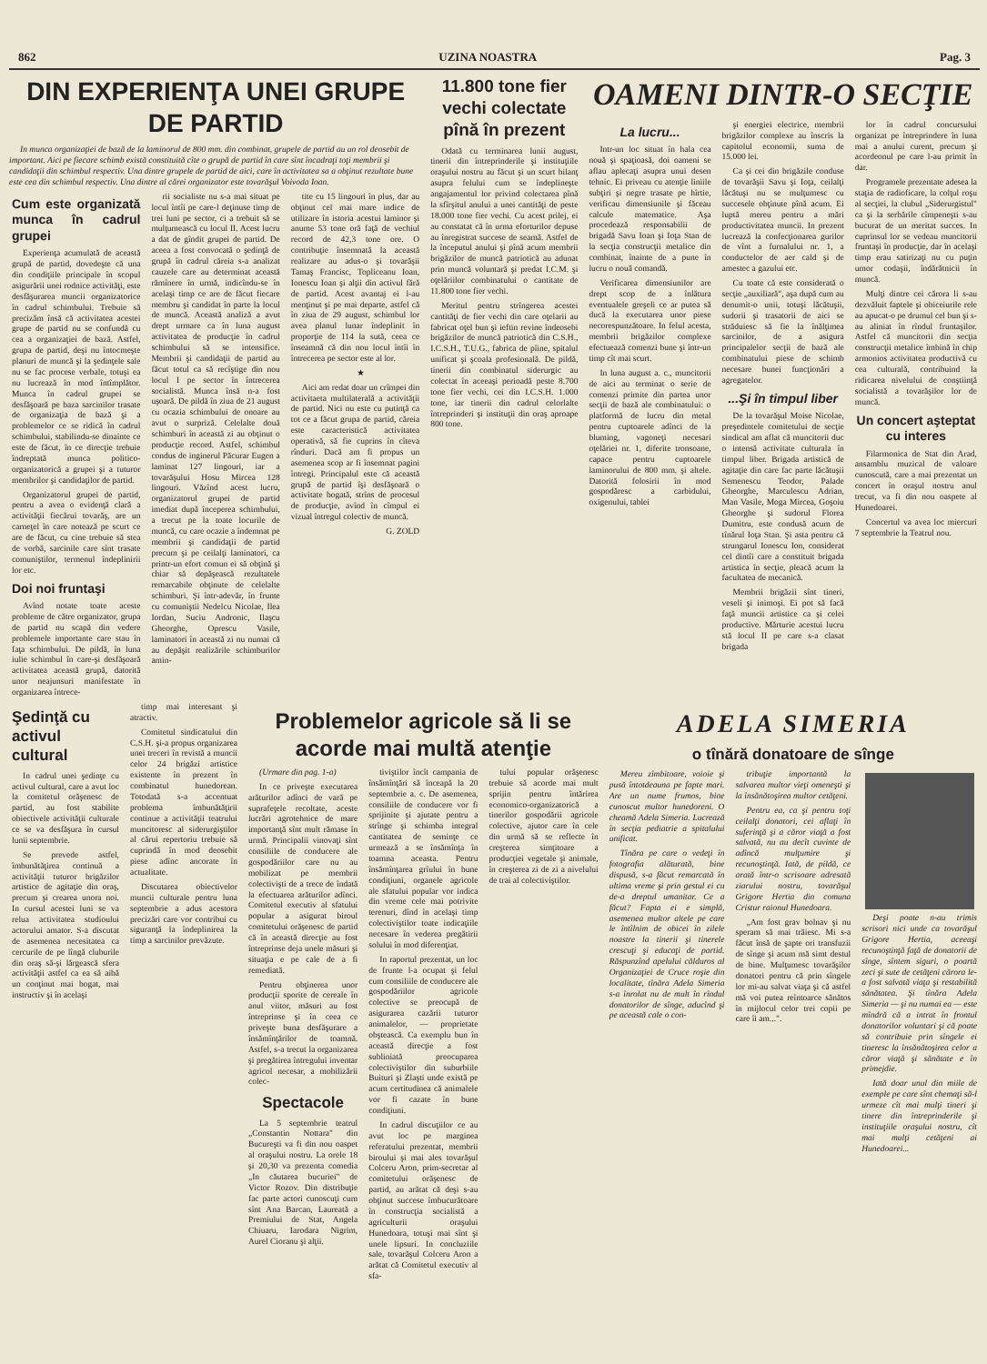862 UZINA NOASTRA Pag. 3
DIN EXPERIENŢA UNEI GRUPE DE PARTID
In munca organizaţiei de bază de la laminorul de 800 mm. din combinat, grupele de partid au un rol deosebit de important. Aici pe fiecare schimb există constituită cîte o grupă de partid în care sînt încadraţi toţi membrii şi candidaţii din schimbul respectiv. Una dintre grupele de partid de aici, care în activitatea sa a obţinut rezultate bune este cea din schimbul respectiv. Una dintre al cărei organizator este tovarăşul Voivoda Ioan.
Cum este organizată munca în cadrul grupei
Experienţa acumulată de această grupă de partid, dovedeşte că una din condiţiile principale în scopul asigurării unei rodnice activităţi, este desfăşurarea muncii organizatorice în cadrul schimbului. Trebuie să precizăm însă că activitatea acestei grupe de partid nu se confundă cu cea a organizaţiei de bază. Astfel, grupa de partid, deşi nu întocmeşte planuri de muncă şi la şedinţele sale nu se fac procese verbale, totuşi ea nu lucrează în mod întîmplător. Munca în cadrul grupei se desfăşoară pe baza sarcinilor trasate de organizaţia de bază şi a problemelor ce se ridică în cadrul schimbului, stabilindu-se dinainte ce este de făcut, în ce direcţie trebuie îndreptată munca politico-organizatorică a grupei şi a tuturor membrilor şi candidaţilor de partid.
Organizatorul grupei de partid, pentru a avea o evidenţă clară a activităţii fiecărui tovarăş, are un carneţel în care notează pe scurt ce are de făcut, cu cine trebuie să stea de vorbă, sarcinile care sînt trasate comuniştilor, termenul îndeplinirii lor etc.
Doi noi fruntaşi
Avînd notate toate aceste probleme de către organizator, grupa de partid nu scapă din vedere problemele importante care stau în faţa schimbului. De pildă, în luna iulie schimbul în care-şi desfăşoară activitatea această grupă, datorită unor neajunsuri manifestate în organizarea întrece-
rii socialiste nu s-a mai situat pe locul întîi pe care-l deţinuse timp de trei luni pe sector, ci a trebuit să se mulţumească cu locul II. Acest lucru a dat de gîndit grupei de partid. De aceea a fost convocată o şedinţă de grupă în cadrul căreia s-a analizat cauzele care au determinat această rămînere în urmă, indicîndu-se în acelaşi timp ce are de făcut fiecare membru şi candidat în parte la locul de muncă. Această analiză a avut drept urmare ca în luna august activitatea de producţie în cadrul schimbului să se intensifice. Membrii şi candidaţii de partid au făcut totul ca să recîştige din nou locul I pe sector în întrecerea socialistă. Munca însă n-a fost uşoară. De pildă în ziua de 21 august cu ocazia schimbului de onoare au avut o surpriză. Celelalte două schimburi în această zi au obţinut o producţie record. Astfel, schimbul condus de inginerul Păcurar Eugen a laminat 127 lingouri, iar a tovarăşului Hosu Mircea 128 lingouri. Văzînd acest lucru, organizatorul grupei de partid imediat după începerea schimbului, a trecut pe la toate locurile de muncă, cu care ocazie a îndemnat pe membrii şi candidaţii de partid precum şi pe ceilalţi laminatori, ca printr-un efort comun ei să obţină şi chiar să depăşească rezultatele remarcabile obţinute de celelalte schimburi. Şi într-adevăr, în frunte cu comuniştii Nedelcu Nicolae, Ilea Iordan, Suciu Andronic, Ilaşcu Gheorghe, Oprescu Vasile, laminatori în această zi nu numai că au depăşit realizările schimburilor amin-
tite cu 15 lingouri în plus, dar au obţinut cel mai mare indice de utilizare în istoria acestui laminor şi anume 53 tone oră faţă de vechiul record de 42,3 tone ore. O contribuţie însemnată la această realizare au adus-o şi tovarăşii Tamaş Francisc, Topliceanu Ioan, Ionescu Ioan şi alţii din activul fără de partid. Acest avantaj ei l-au menţinut şi pe mai departe, astfel că în ziua de 29 august, schimbul lor avea planul lunar îndeplinit în proporţie de 114 la sută, ceea ce înseamnă că din nou locul întîi în întrecerea pe sector este al lor.
★
Aici am redat doar un crîmpei din activitaeta multilaterală a activităţii de partid. Nici nu este cu putinţă ca tot ce a făcut grupa de partid, căreia este caracteristică activitatea operativă, să fie cuprins în cîteva rînduri. Dacă am fi propus un asemenea scop ar fi însemnat pagini întregi. Principalul este că această grupă de partid îşi desfăşoară o activitate bogată, strîns de procesul de producţie, avînd în cîmpul ei vizual întregul colectiv de muncă.
G. ZOLD
11.800 tone fier vechi colectate pînă în prezent
Odată cu terminarea lunii august, tinerii din întreprinderile şi instituţiile oraşului nostru au făcut şi un scurt bilanţ asupra felului cum se îndeplineşte angajamentul lor privind colectarea pînă la sfîrşitul anului a unei cantităţi de peste 18.000 tone fier vechi. Cu acest prilej, ei au constatat că în urma eforturilor depuse au înregistrat succese de seamă. Astfel de la începutul anului şi pînă acum membrii brigăzilor de muncă patriotică au adunat prin muncă voluntară şi predat I.C.M. şi oţelăriilor combinatului o cantitate de 11.800 tone fier vechi.
Meritul pentru strîngerea acestei cantităţi de fier vechi din care oţelarii au fabricat oţel bun şi ieftin revine îndeosebi brigăzilor de muncă patriotică din C.S.H., I.C.S.H., T.U.G., fabrica de pîine, spitalul unificat şi şcoala profesională. De pildă, tinerii din combinatul siderurgic au colectat în aceeaşi perioadă peste 8.700 tone fier vechi, cei din I.C.S.H. 1.000 tone, iar tinerii din cadrul celorlalte întreprinderi şi instituţii din oraş aproape 800 tone.
OAMENI DINTR-O SECŢIE
La lucru...
Intr-un loc situat în hala cea nouă şi spaţioasă, doi oameni se aflau aplecaţi asupra unui desen tehnic. Ei priveau cu atenţie liniile subţiri şi negre trasate pe hîrtie, verificau dimensiunile şi făceau calcule matematice. Aşa procedează responsabilii de brigadă Savu Ioan şi Ioţa Stan de la secţia construcţii metalice din combinat, înainte de a pune în lucru o nouă comandă.
Verificarea dimensiunilor are drept scop de a înlătura eventualele greşeli ce ar putea să ducă la executarea unor piese necorespunzătoare. In felul acesta, membrii brigăzilor complexe efectuează comenzi bune şi într-un timp cît mai scurt.
In luna august a. c., muncitorii de aici au terminat o serie de comenzi primite din partea unor secţii de bază ale combinatului: o platformă de lucru din metal pentru cuptoarele adînci de la bluming, vagoneţi necesari oţelăriei nr. 1, diferite tronsoane, capace pentru cuptoarele laminorului de 800 mm. şi altele. Datorită folosirii în mod gospodăresc a carbidului, oxigenului, tablei
şi energiei electrice, membrii brigăzilor complexe au înscris la capitolul economii, suma de 15.000 lei.
Ca şi cei din brigăzile conduse de tovarăşii Savu şi Ioţa, ceilalţi lăcătuşi nu se mulţumesc cu succesele obţinute pînă acum. Ei luptă mereu pentru a mări productivitatea muncii. In prezent lucrează la confecţionarea gurilor de vînt a furnalului nr. 1, a conductelor de aer cald şi de amestec a gazului etc.
Cu toate că este considerată o secţie „auxiliară", aşa după cum au denumit-o unii, totuşi lăcătuşii, sudorii şi trasatorii de aici se străduiesc să fie la înălţimea sarcinilor, de a asigura principalelor secţii de bază ale combinatului piese de schimb necesare bunei funcţionări a agregatelor.
...Şi în timpul liber
De la tovarăşul Moise Nicolae, preşedintele comitetului de secţie sindical am aflat că muncitorii duc o intensă activitate culturala în timpul liber. Brigada artistică de agitaţie din care fac parte lăcătuşii Semenescu Teodor, Palade Gheorghe, Marculescu Adrian, Man Vasile, Moga Mircea, Goşoiu Gheorghe şi sudorul Florea Dumitru, este condusă acum de tînărul Ioţa Stan. Şi asta pentru că strungarul Ionescu Ion, considerat cel dintîi care a constituit brigada artistica în secţie, pleacă acum la facultatea de mecanică.
Membrii brigăzii sînt tineri, veseli şi inimoşi. Ei pot să facă faţă muncii artistice ca şi celei productive. Mărturie acestui lucru stă locul II pe care s-a clasat brigada
lor în cadrul concursului organizat pe întreprindere în luna mai a anului curent, precum şi acordeonul pe care l-au primit în dar.
Programele prezentate adesea la staţia de radioficare, la colţul roşu al secţiei, la clubul „Siderurgistul" ca şi la serbările cîmpeneşti s-au bucurat de un meritat succes. In cuprinsul lor se vedeau muncitorii fruntaşi în producţie, dar în acelaşi timp erau satirizaţi nu cu puţin umor codaşii, îndărătnicii în muncă.
Mulţi dintre cei cărora li s-au dezvăluit faptele şi obiceiurile rele au apucat-o pe drumul cel bun şi s-au aliniat în rîndul fruntaşilor. Astfel că muncitorii din secţia construcţii metalice îmbină în chip armonios activitatea productivă cu cea culturală, contribuind la ridicarea nivelului de conştiinţă socialistă a tovarăşilor lor de muncă.
Un concert aşteptat cu interes
Filarmonica de Stat din Arad, ansamblu muzical de valoare cunoscută, care a mai prezentat un concert în oraşul nostru anul trecut, va fi din nou oaspete al Hunedoarei.
Concertul va avea loc miercuri 7 septembrie la Teatrul nou.
Şedinţă cu activul cultural
In cadrul unei şedinţe cu activul cultural, care a avut loc la comitetul orăşenesc de partid, au fost stabilite obiectivele activităţii culturale ce se va desfăşura în cursul lunii septembrie.
Se prevede astfel, îmbunătăţirea continuă a activităţii tuturor brigăzilor artistice de agitaţie din oraş, precum şi crearea unora noi. In cursul acestei luni se va relua activitatea studioului actorului amator. S-a discutat de asemenea necesitatea ca cercurile de pe lîngă cluburile din oraş să-şi lărgească sfera activităţii astfel ca ea să aibă un conţinut mai bogat, mai instructiv şi în acelaşi
timp mai interesant şi atractiv.
Comitetul sindicatului din C.S.H. şi-a propus organizarea unei treceri în revistă a muncii celor 24 brigăzi artistice existente în prezent în combinatul hunedorean. Totodată s-a accentuat problema îmbunătăţirii continue a activităţii teatrului muncitoresc al siderurgiştilor al cărui repertoriu trebuie să cuprindă în mod deosebit piese adînc ancorate în actualitate.
Discutarea obiectivelor muncii culturale pentru luna septembrie a adus acestora precizări care vor contribui cu siguranţă la îndeplinirea la timp a sarcinilor prevăzute.
Problemelor agricole să li se acorde mai multă atenţie
(Urmare din pag. 1-a)
In ce priveşte executarea arăturilor adînci de vară pe suprafeţele recoltate, aceste lucrări agrotehnice de mare importanţă sînt mult rămase în urmă. Principalii vinovaţi sînt consiliile de conducere ale gospodăriilor care nu au mobilizat pe membrii colectivişti de a trece de îndată la efectuarea arăturilor adînci. Comitetul executiv al sfatului popular a asigurat biroul comitetului orăşenesc de partid că în această direcţie au fost întreprinse deja unele măsuri şi situaţia e pe cale de a fi remediată.
Pentru obţinerea unor producţii sporite de cereale în anul viitor, măsuri au fost întreprinse şi în ceea ce priveşte buna desfăşurare a însămînţărilor de toamnă. Astfel, s-a trecut la organizarea şi pregătirea întregului inventar agricol necesar, a mobilizării colec-
Spectacole
La 5 septembrie teatrul „Constantin Nottara" din Bucureşti va fi din nou oaspet al oraşului nostru. La orele 18 şi 20,30 va prezenta comedia „In căutarea bucuriei" de Victor Rozov. Din distribuţie fac parte actori cunoscuţi cum sînt Ana Barcan, Laureată a Premiului de Stat, Angela Chiuaru, Iarodara Nigrim, Aurel Cioranu şi alţii.
tiviştilor încît campania de însămînţări să înceapă la 20 septembrie a. c. De asemenea, consiliile de conducere vor fi sprijinite şi ajutate pentru a strînge şi schimba integral cantitatea de seminţe ce urmează a se însămînţa în toamna aceasta. Pentru însămînţarea grîului în bune condiţiuni, organele agricole ale sfatului popular vor indica din vreme cele mai potrivite terenuri, dînd în acelaşi timp colectiviştilor toate indicaţiile necesare în vederea pregătirii solului în mod diferenţiat.
In raportul prezentat, un loc de frunte l-a ocupat şi felul cum consiliile de conducere ale gospodăriilor agricole colective se preocupă de asigurarea cazării tuturor animalelor, — proprietate obştească. Ca exemplu bun în această direcţie a fost subliniată preocuparea colectiviştilor din suburbiile Buituri şi Zlaşti unde există pe acum certitudinea că animalele vor fi cazate în bune condiţiuni.
In cadrul discuţiilor ce au avut loc pe marginea referatului prezentat, membrii biroului şi mai ales tovarăşul Colceru Aron, prim-secretar al comitetului orăşenesc de partid, au arătat că deşi s-au obţinut succese îmbucurătoare în construcţia socialistă a agriculturii oraşului Hunedoara, totuşi mai sînt şi unele lipsuri. In concluziile sale, tovarăşul Colceru Aron a arătat că Comitetul executiv al sfa-
tului popular orăşenesc trebuie să acorde mai mult sprijin pentru întărirea economico-organizatorică a tinerilor gospodării agricole colective, ajutor care în cele din urmă să se reflecte în creşterea simţitoare a producţiei vegetale şi animale, în creşterea zi de zi a nivelului de trai al colectiviştilor.
ADELA SIMERIA
o tînără donatoare de sînge
Mereu zîmbitoare, voioie şi pusă întotdeauna pe fapte mari. Are un nume frumos, bine cunoscut multor hunedoreni. O cheamă Adela Simeria. Lucrează în secţia pediatrie a spitalului unificat.
Tînăra pe care o vedeţi în fotografia alăturată, bine dispusă, s-a făcut remarcată în ultima vreme şi prin gestul ei cu de-a dreptul umanitar. Ce a făcut? Fapta ei e simplă, asemenea multor altele pe care le întîlnim de obicei în zilele noastre la tinerii şi tinerele crescuţi şi educaţi de partid. Răspunzînd apelului călduros al Organizaţiei de Cruce roşie din localitate, tînăra Adela Simeria s-a înrolat nu de mult în rîndul donatorilor de sînge, aducînd şi pe această cale o con-
tribuţie importantă la salvarea multor vieţi omeneşti şi la însănătoşirea multor cetăţeni.
Pentru ea, ca şi pentru toţi ceilalţi donatori, cei aflaţi în suferinţă şi a căror viaţă a fost salvată, nu au decît cuvinte de adîncă mulţumire şi recunoştinţă. Iată, de pildă, ce arată într-o scrisoare adresată ziarului nostru, tovarăşul Grigore Hertia din comuna Cristur raionul Hunedoara.
„Am fost grav bolnav şi nu speram să mai trăiesc. Mi s-a făcut însă de şapte ori transfuzii de sînge şi acum mă simt destul de bine. Mulţumesc tovarăşilor donatori pentru că prin sîngele lor mi-au salvat viaţa şi că astfel mă voi putea reîntoarce sănătos în mijlocul celor trei copii pe care îi am...".
Deşi poate n-au trimis scrisori nici unde ca tovarăşul Grigore Hertia, aceeaşi recunoştinţă faţă de donatorii de sînge, sîntem siguri, o poartă zeci şi sute de cetăţeni cărora le-a fost salvată viaţa şi restabilită sănătatea. Şi tînăra Adela Simeria — şi nu numai ea — este mîndră că a intrat în frontul donatorilor voluntari şi că poate să contribuie prin sîngele ei tineresc la însănătoşirea celor a căror viaţă şi sănătate e în primejdie.
Iată doar unul din miile de exemple pe care sînt chemaţi să-l urmeze cît mai mulţi tineri şi tinere din întreprinderile şi instituţiile oraşului nostru, cît mai mulţi cetăţeni ai Hunedoarei...